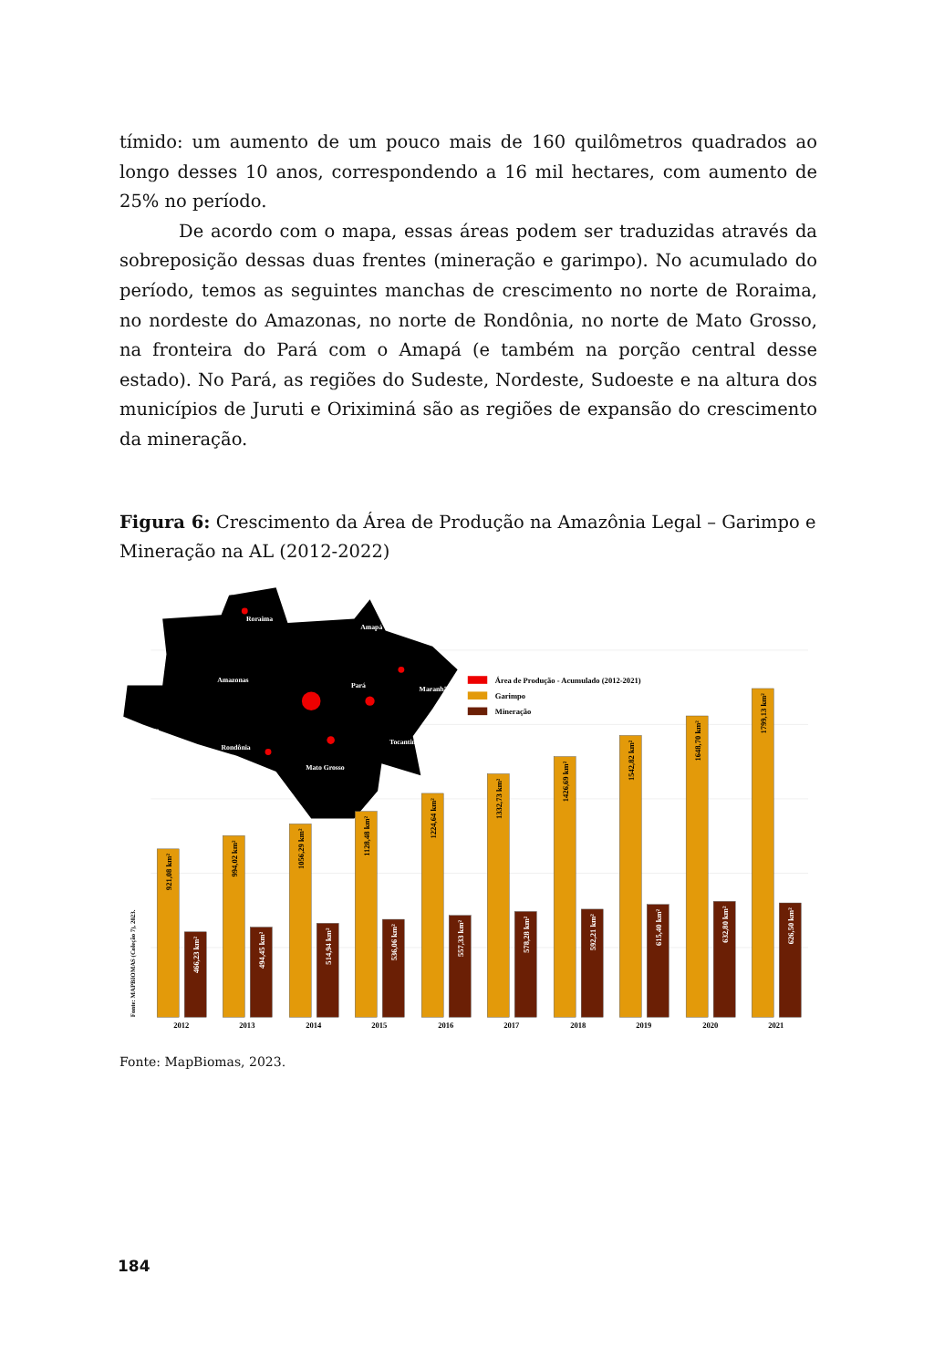tímido: um aumento de um pouco mais de 160 quilômetros quadrados ao longo desses 10 anos, correspondendo a 16 mil hectares, com aumento de 25% no período.
De acordo com o mapa, essas áreas podem ser traduzidas através da sobreposição dessas duas frentes (mineração e garimpo). No acumulado do período, temos as seguintes manchas de crescimento no norte de Roraima, no nordeste do Amazonas, no norte de Rondônia, no norte de Mato Grosso, na fronteira do Pará com o Amapá (e também na porção central desse estado). No Pará, as regiões do Sudeste, Nordeste, Sudoeste e na altura dos municípios de Juruti e Oriximiná são as regiões de expansão do crescimento da mineração.
Figura 6: Crescimento da Área de Produção na Amazônia Legal – Garimpo e Mineração na AL (2012-2022)
Roraima
Amapá
Amazonas
Pará
Maranhão
Acre
Rondônia
Tocantins
Mato Grosso
Área de Produção - Acumulado (2012-2021)
Garimpo
Mineração
921,08 km²
994,02 km²
1056,29 km²
1128,48 km²
1224,64 km²
1332,73 km²
1426,69 km²
1542,82 km²
1648,70 km²
1799,13 km²
466,23 km²
494,45 km²
514,94 km²
536,06 km²
557,33 km²
578,28 km²
592,21 km²
615,40 km²
632,80 km²
626,50 km²
2012
2013
2014
2015
2016
2017
2018
2019
2020
2021
Fonte: MAPBIOMAS (Coleção 7), 2023.
Fonte: MapBiomas, 2023.
184